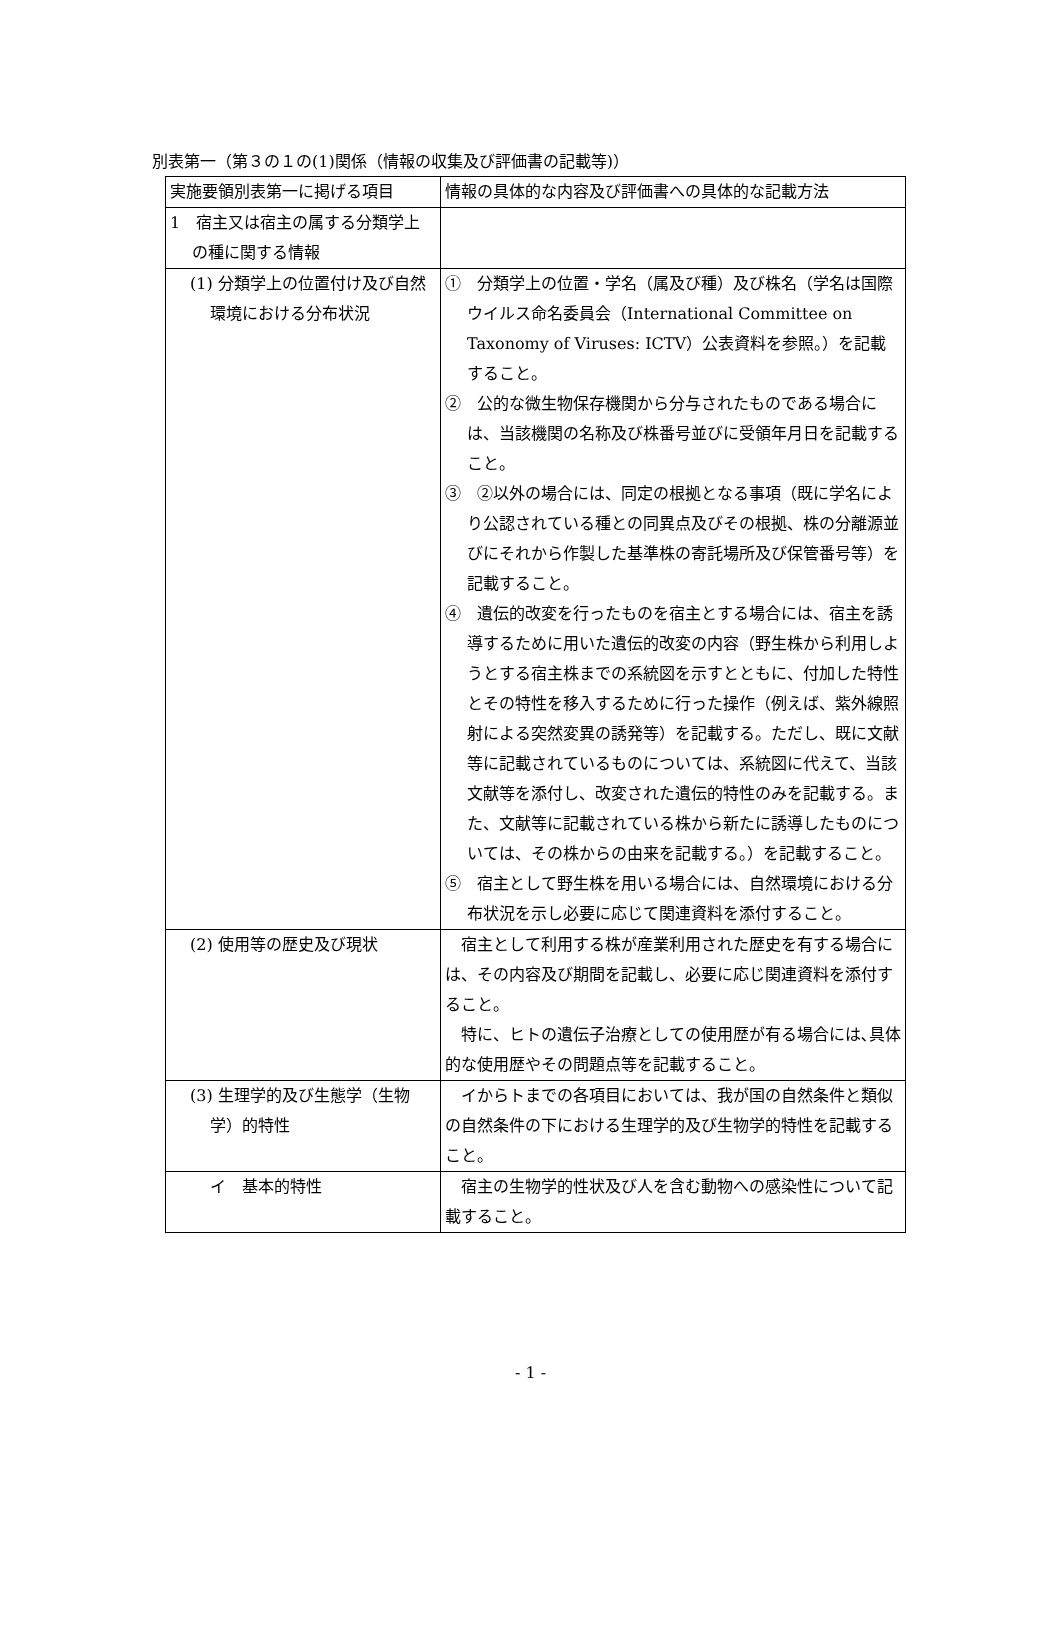別表第一（第３の１の(1)関係（情報の収集及び評価書の記載等)）
| 実施要領別表第一に掲げる項目 | 情報の具体的な内容及び評価書への具体的な記載方法 |
| 1 宿主又は宿主の属する分類学上の種に関する情報 | |
| (1) 分類学上の位置付け及び自然環境における分布状況 | ① 分類学上の位置・学名（属及び種）及び株名（学名は国際ウイルス命名委員会（International Committee on Taxonomy of Viruses: ICTV）公表資料を参照。）を記載すること。 ② 公的な微生物保存機関から分与されたものである場合には、当該機関の名称及び株番号並びに受領年月日を記載すること。 ③ ②以外の場合には、同定の根拠となる事項（既に学名により公認されている種との同異点及びその根拠、株の分離源並びにそれから作製した基準株の寄託場所及び保管番号等）を記載すること。 ④ 遺伝的改変を行ったものを宿主とする場合には、宿主を誘導するために用いた遺伝的改変の内容（野生株から利用しようとする宿主株までの系統図を示すとともに、付加した特性とその特性を移入するために行った操作（例えば、紫外線照射による突然変異の誘発等）を記載する。ただし、既に文献等に記載されているものについては、系統図に代えて、当該文献等を添付し、改変された遺伝的特性のみを記載する。また、文献等に記載されている株から新たに誘導したものについては、その株からの由来を記載する。）を記載すること。 ⑤ 宿主として野生株を用いる場合には、自然環境における分布状況を示し必要に応じて関連資料を添付すること。 |
| (2) 使用等の歴史及び現状 | 宿主として利用する株が産業利用された歴史を有する場合には、その内容及び期間を記載し、必要に応じ関連資料を添付すること。 特に、ヒトの遺伝子治療としての使用歴が有る場合には､具体的な使用歴やその問題点等を記載すること。 |
| (3) 生理学的及び生態学（生物学）的特性 | イからトまでの各項目においては、我が国の自然条件と類似の自然条件の下における生理学的及び生物学的特性を記載すること。 |
| イ 基本的特性 | 宿主の生物学的性状及び人を含む動物への感染性について記載すること。 |
- 1 -